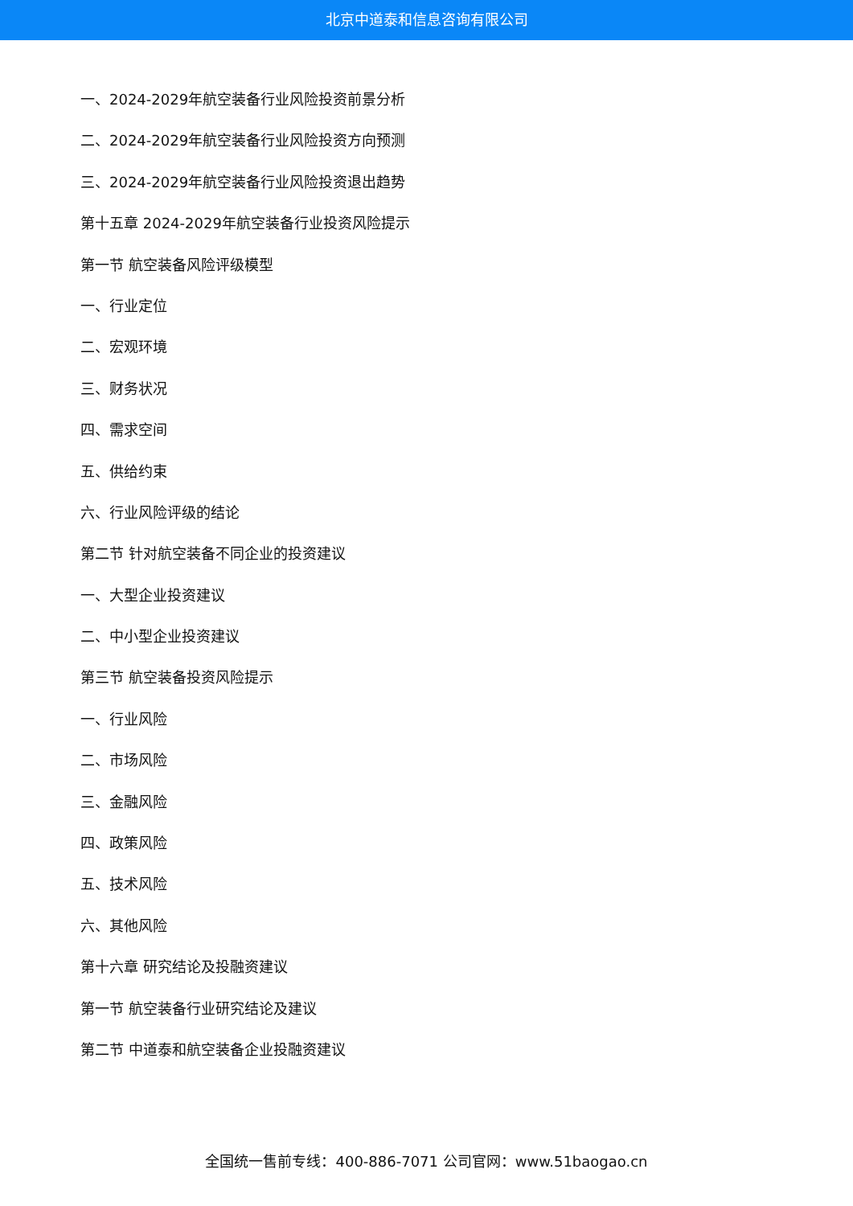北京中道泰和信息咨询有限公司
一、2024-2029年航空装备行业风险投资前景分析
二、2024-2029年航空装备行业风险投资方向预测
三、2024-2029年航空装备行业风险投资退出趋势
第十五章 2024-2029年航空装备行业投资风险提示
第一节 航空装备风险评级模型
一、行业定位
二、宏观环境
三、财务状况
四、需求空间
五、供给约束
六、行业风险评级的结论
第二节 针对航空装备不同企业的投资建议
一、大型企业投资建议
二、中小型企业投资建议
第三节 航空装备投资风险提示
一、行业风险
二、市场风险
三、金融风险
四、政策风险
五、技术风险
六、其他风险
第十六章 研究结论及投融资建议
第一节 航空装备行业研究结论及建议
第二节 中道泰和航空装备企业投融资建议
全国统一售前专线：400-886-7071 公司官网：www.51baogao.cn